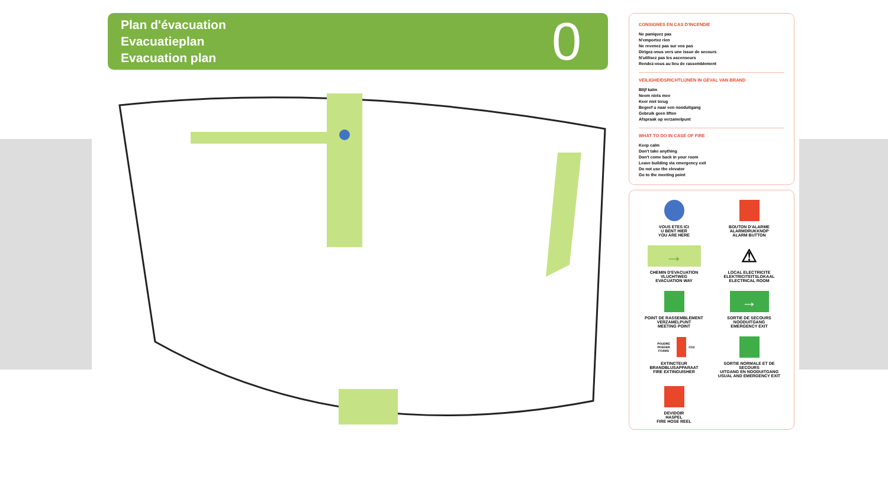Plan d'évacuation
Evacuatieplan
Evacuation plan
0
CONSIGNES EN CAS D'INCENDIE
Ne paniquez pas
N'emportez rien
Ne revenez pas sur vos pas
Dirigez-vous vers une issue de secours
N'utilisez pas les ascenseurs
Rendez-vous au lieu de rassemblement
VEILIGHEIDSRICHTLIJNEN IN GEVAL VAN BRAND
Blijf kalm
Neem niets mee
Keer niet terug
Begeef u naar een nooduitgang
Gebruik geen liften
Afspraak op verzamelpunt
WHAT TO DO IN CASE OF FIRE
Keep calm
Don't take anything
Don't come back in your room
Leave building via emergency exit
Do not use the elevator
Go to the meeting point
VOUS ETES ICI
U BENT HIER
YOU ARE HERE
BOUTON D'ALARME
ALARMDRUKKNOP
ALARM BUTTON
→
CHEMIN D'EVACUATION
VLUCHTWEG
EVACUATION WAY
⚠
LOCAL ELECTRICITE
ELEKTRICITEITSLOKAAL
ELECTRICAL ROOM
POINT DE RASSEMBLEMENT
VERZAMELPUNT
MEETING POINT
→
SORTIE DE SECOURS
NOODUITGANG
EMERGENCY EXIT
POUDRE POEDER FOAMS CO2
EXTINCTEUR
BRANDBLUSAPPARAAT
FIRE EXTINGUISHER
SORTIE NORMALE ET DE SECOURS
UITGANG EN NOODUITGANG
USUAL AND EMERGENCY EXIT
DEVIDOIR
HASPEL
FIRE HOSE REEL